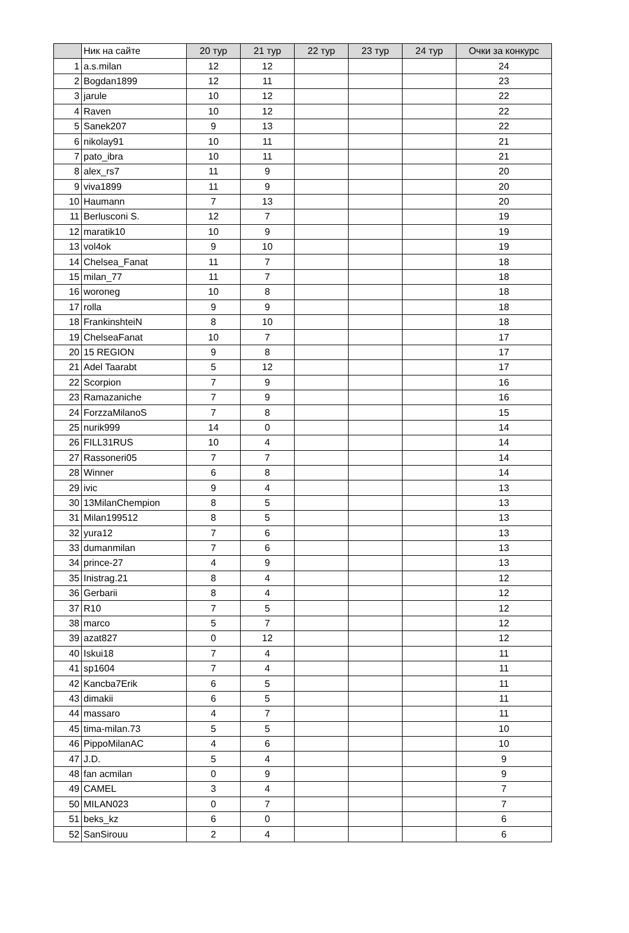| | Ник на сайте | 20 тур | 21 тур | 22 тур | 23 тур | 24 тур | Очки за конкурс |
| --- | --- | --- | --- | --- | --- | --- | --- |
| 1 | a.s.milan | 12 | 12 | | | | 24 |
| 2 | Bogdan1899 | 12 | 11 | | | | 23 |
| 3 | jarule | 10 | 12 | | | | 22 |
| 4 | Raven | 10 | 12 | | | | 22 |
| 5 | Sanek207 | 9 | 13 | | | | 22 |
| 6 | nikolay91 | 10 | 11 | | | | 21 |
| 7 | pato_ibra | 10 | 11 | | | | 21 |
| 8 | alex_rs7 | 11 | 9 | | | | 20 |
| 9 | viva1899 | 11 | 9 | | | | 20 |
| 10 | Haumann | 7 | 13 | | | | 20 |
| 11 | Berlusconi S. | 12 | 7 | | | | 19 |
| 12 | maratik10 | 10 | 9 | | | | 19 |
| 13 | vol4ok | 9 | 10 | | | | 19 |
| 14 | Chelsea_Fanat | 11 | 7 | | | | 18 |
| 15 | milan_77 | 11 | 7 | | | | 18 |
| 16 | woroneg | 10 | 8 | | | | 18 |
| 17 | rolla | 9 | 9 | | | | 18 |
| 18 | FrankinshteiN | 8 | 10 | | | | 18 |
| 19 | ChelseaFanat | 10 | 7 | | | | 17 |
| 20 | 15 REGION | 9 | 8 | | | | 17 |
| 21 | Adel Taarabt | 5 | 12 | | | | 17 |
| 22 | Scorpion | 7 | 9 | | | | 16 |
| 23 | Ramazaniche | 7 | 9 | | | | 16 |
| 24 | ForzzaMilanoS | 7 | 8 | | | | 15 |
| 25 | nurik999 | 14 | 0 | | | | 14 |
| 26 | FILL31RUS | 10 | 4 | | | | 14 |
| 27 | Rassoneri05 | 7 | 7 | | | | 14 |
| 28 | Winner | 6 | 8 | | | | 14 |
| 29 | ivic | 9 | 4 | | | | 13 |
| 30 | 13MilanChempion | 8 | 5 | | | | 13 |
| 31 | Milan199512 | 8 | 5 | | | | 13 |
| 32 | yura12 | 7 | 6 | | | | 13 |
| 33 | dumanmilan | 7 | 6 | | | | 13 |
| 34 | prince-27 | 4 | 9 | | | | 13 |
| 35 | Inistrag.21 | 8 | 4 | | | | 12 |
| 36 | Gerbarii | 8 | 4 | | | | 12 |
| 37 | R10 | 7 | 5 | | | | 12 |
| 38 | marco | 5 | 7 | | | | 12 |
| 39 | azat827 | 0 | 12 | | | | 12 |
| 40 | Iskui18 | 7 | 4 | | | | 11 |
| 41 | sp1604 | 7 | 4 | | | | 11 |
| 42 | Kancba7Erik | 6 | 5 | | | | 11 |
| 43 | dimakii | 6 | 5 | | | | 11 |
| 44 | massaro | 4 | 7 | | | | 11 |
| 45 | tima-milan.73 | 5 | 5 | | | | 10 |
| 46 | PippoMilanAC | 4 | 6 | | | | 10 |
| 47 | J.D. | 5 | 4 | | | | 9 |
| 48 | fan acmilan | 0 | 9 | | | | 9 |
| 49 | CAMEL | 3 | 4 | | | | 7 |
| 50 | MILAN023 | 0 | 7 | | | | 7 |
| 51 | beks_kz | 6 | 0 | | | | 6 |
| 52 | SanSirouu | 2 | 4 | | | | 6 |